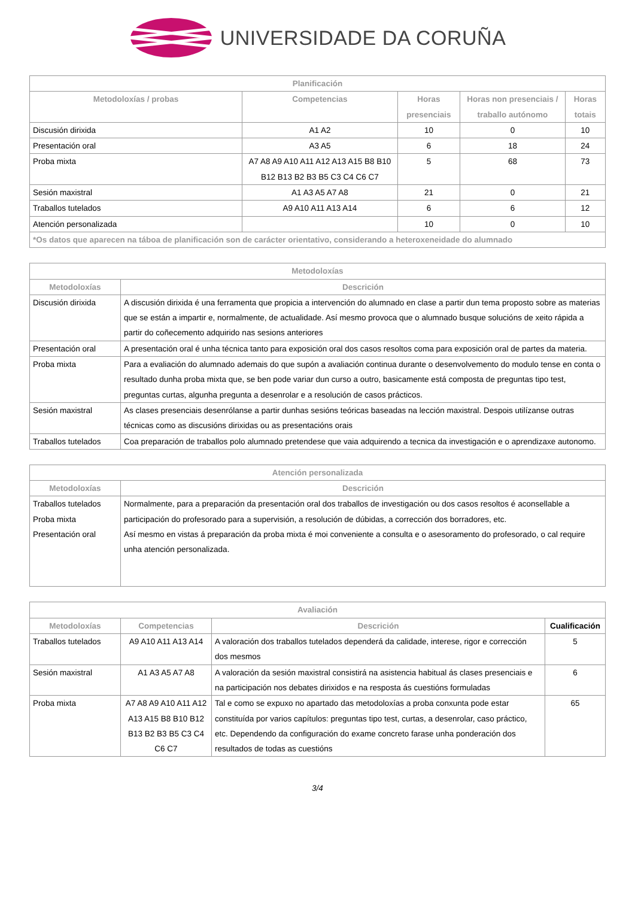UNIVERSIDADE DA CORUÑA
| Planificación | | | | |
| --- | --- | --- | --- | --- |
| Metodoloxías / probas | Competencias | Horas presenciais | Horas non presenciais / traballo autónomo | Horas totais |
| Discusión dirixida | A1 A2 | 10 | 0 | 10 |
| Presentación oral | A3 A5 | 6 | 18 | 24 |
| Proba mixta | A7 A8 A9 A10 A11 A12 A13 A15 B8 B10 B12 B13 B2 B3 B5 C3 C4 C6 C7 | 5 | 68 | 73 |
| Sesión maxistral | A1 A3 A5 A7 A8 | 21 | 0 | 21 |
| Traballos tutelados | A9 A10 A11 A13 A14 | 6 | 6 | 12 |
| Atención personalizada | | 10 | 0 | 10 |
| *Os datos que aparecen na táboa de planificación son de carácter orientativo, considerando a heteroxeneidade do alumnado | | | | |
| Metodoloxías | |
| --- | --- |
| Metodoloxías | Descrición |
| Discusión dirixida | A discusión dirixida é una ferramenta que propicia a intervención do alumnado en clase a partir dun tema proposto sobre as materias que se están a impartir e, normalmente, de actualidade. Así mesmo provoca que o alumnado busque solucións de xeito rápida a partir do coñecemento adquirido nas sesions anteriores |
| Presentación oral | A presentación oral é unha técnica tanto para exposición oral dos casos resoltos coma para exposición oral de partes da materia. |
| Proba mixta | Para a evaliación do alumnado ademais do que supón a avaliación continua durante o desenvolvemento do modulo tense en conta o resultado dunha proba mixta que, se ben pode variar dun curso a outro, basicamente está composta de preguntas tipo test, preguntas curtas, algunha pregunta a desenrolar e a resolución de casos prácticos. |
| Sesión maxistral | As clases presenciais desenrólanse a partir dunhas sesións teóricas baseadas na lección maxistral. Despois utilízanse outras técnicas como as discusións dirixidas ou as presentacións orais |
| Traballos tutelados | Coa preparación de traballos polo alumnado pretendese que vaia adquirendo a tecnica da investigación e o aprendizaxe autonomo. |
| Atención personalizada | |
| --- | --- |
| Metodoloxías | Descrición |
| Traballos tutelados Proba mixta Presentación oral | Normalmente, para a preparación da presentación oral dos traballos de investigación ou dos casos resoltos é aconsellable a participación do profesorado para a supervisión, a resolución de dúbidas, a corrección dos borradores, etc. Así mesmo en vistas á preparación da proba mixta é moi conveniente a consulta e o asesoramento do profesorado, o cal require unha atención personalizada. |
| Avaliación | | | |
| --- | --- | --- | --- |
| Metodoloxías | Competencias | Descrición | Cualificación |
| Traballos tutelados | A9 A10 A11 A13 A14 | A valoración dos traballos tutelados dependerá da calidade, interese, rigor e corrección dos mesmos | 5 |
| Sesión maxistral | A1 A3 A5 A7 A8 | A valoración da sesión maxistral consistirá na asistencia habitual ás clases presenciais e na participación nos debates dirixidos e na resposta ás cuestións formuladas | 6 |
| Proba mixta | A7 A8 A9 A10 A11 A12 A13 A15 B8 B10 B12 B13 B2 B3 B5 C3 C4 C6 C7 | Tal e como se expuxo no apartado das metodoloxías a proba conxunta pode estar constituída por varios capítulos: preguntas tipo test, curtas, a desenrolar, caso práctico, etc. Dependendo da configuración do exame concreto farase unha ponderación dos resultados de todas as cuestións | 65 |
3/4